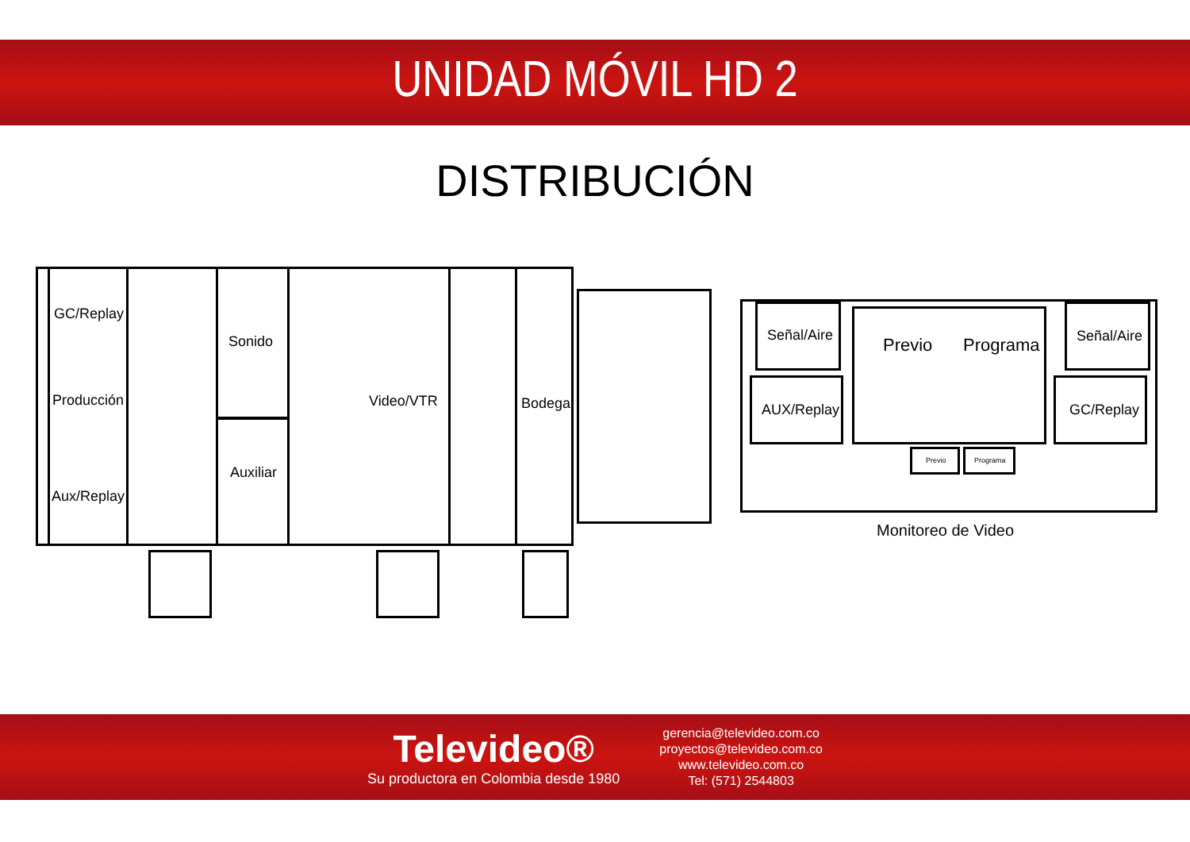UNIDAD MÓVIL HD 2
DISTRIBUCIÓN
GC/Replay
Producción
Aux/Replay
Sonido
Auxiliar
Video/VTR Bodega
Señal/Aire
AUX/Replay
Previo Programa Señal/Aire
GC/Replay
Previo Programa
Monitoreo de Video
Televideo®
Su productora en Colombia desde 1980
gerencia@televideo.com.co
proyectos@televideo.com.co
www.televideo.com.co
Tel: (571) 2544803